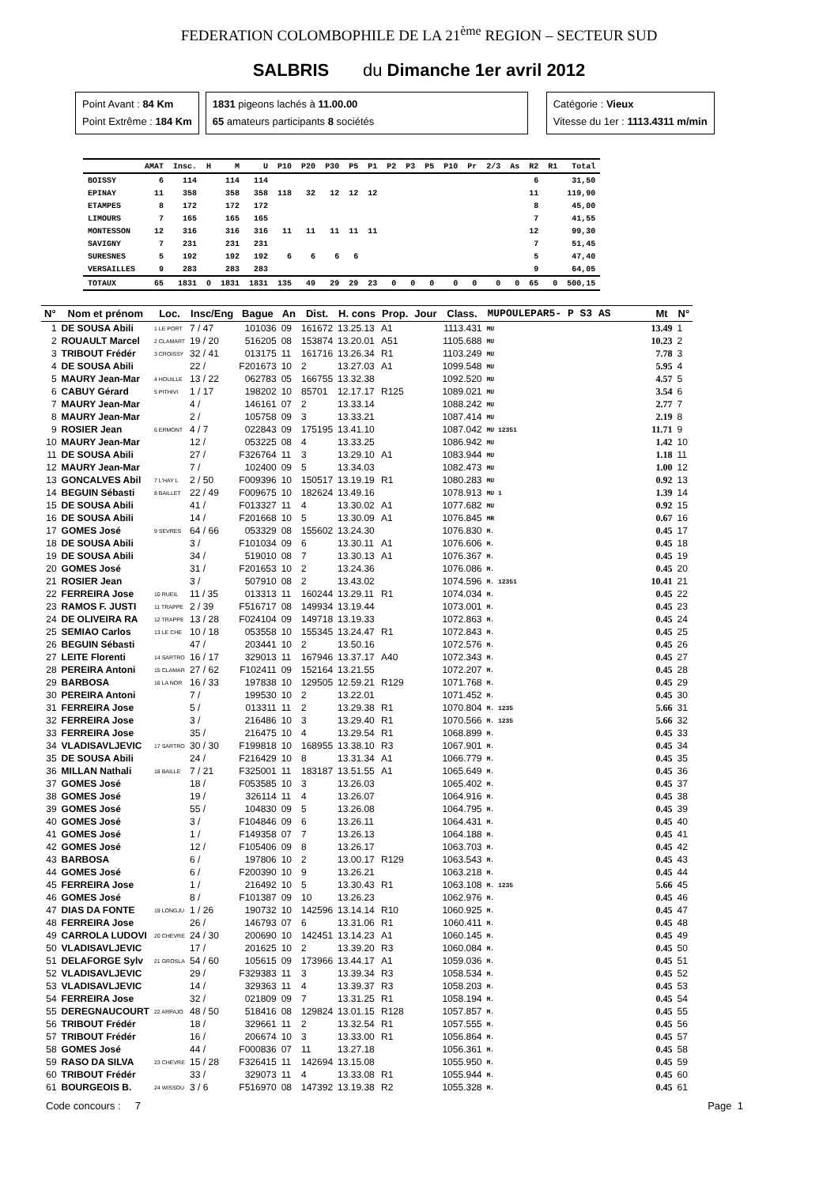FEDERATION COLOMBOPHILE DE LA 21<sup>ème</sup> REGION – SECTEUR SUD
SALBRIS du Dimanche 1er avril 2012
Point Avant : 84 Km
Point Extrême : 184 Km
1831 pigeons lachés à 11.00.00
65 amateurs participants 8 sociétés
Catégorie : Vieux
Vitesse du 1er : 1113.4311 m/min
| | AMAT | Insc. | H | M | U | P10 | P20 | P30 | P5 | P1 | P2 | P3 | P5 | P10 | Pr | 2/3 | As | R2 | R1 | Total |
| --- | --- | --- | --- | --- | --- | --- | --- | --- | --- | --- | --- | --- | --- | --- | --- | --- | --- | --- | --- | --- |
| BOISSY | 6 | 114 | | 114 | 114 | | | | | | | | | | | | | 6 | | 31,50 |
| EPINAY | 11 | 358 | | 358 | 358 | 118 | 32 | 12 | 12 | 12 | | | | | | | | 11 | | 119,90 |
| ETAMPES | 8 | 172 | | 172 | 172 | | | | | | | | | | | | | 8 | | 45,00 |
| LIMOURS | 7 | 165 | | 165 | 165 | | | | | | | | | | | | | 7 | | 41,55 |
| MONTESSON | 12 | 316 | | 316 | 316 | 11 | 11 | 11 | 11 | 11 | | | | | | | | 12 | | 99,30 |
| SAVIGNY | 7 | 231 | | 231 | 231 | | | | | | | | | | | | | 7 | | 51,45 |
| SURESNES | 5 | 192 | | 192 | 192 | 6 | 6 | 6 | 6 | | | | | | | | | 5 | | 47,40 |
| VERSAILLES | 9 | 283 | | 283 | 283 | | | | | | | | | | | | | 9 | | 64,05 |
| TOTAUX | 65 | 1831 | 0 | 1831 | 1831 | 135 | 49 | 29 | 29 | 23 | 0 | 0 | 0 | 0 | 0 | 0 | 0 | 65 | 0 | 500,15 |
| N° | Nom et prénom | Loc. | Insc/Eng | Bague | An | Dist. | H. cons | Prop. | Jour | Class. | MUPOULEPAR5- P S3 AS | Mt | N° |
| --- | --- | --- | --- | --- | --- | --- | --- | --- | --- | --- | --- | --- | --- |
| 1 | DE SOUSA Abili | 1 LE PORT | 7 / 47 | 101036 | 09 | 161672 | 13.25.13 | A1 | | 1113.431 | MU | 13.49 | 1 |
| 2 | ROUAULT Marcel | 2 CLAMART | 19 / 20 | 516205 | 08 | 153874 | 13.20.01 | A51 | | 1105.688 | MU | 10.23 | 2 |
| 3 | TRIBOUT Frédér | 3 CROISSY | 32 / 41 | 013175 | 11 | 161716 | 13.26.34 | R1 | | 1103.249 | MU | 7.78 | 3 |
| 4 | DE SOUSA Abili | | 22 / | F201673 | 10 | 2 | 13.27.03 | A1 | | 1099.548 | MU | 5.95 | 4 |
| 5 | MAURY Jean-Mar | 4 HOUILLE | 13 / 22 | 062783 | 05 | 166755 | 13.32.38 | | | 1092.520 | MU | 4.57 | 5 |
| 6 | CABUY Gérard | 5 PITHIVI | 1 / 17 | 198202 | 10 | 85701 | 12.17.17 | R125 | | 1089.021 | MU | 3.54 | 6 |
| 7 | MAURY Jean-Mar | | 4 / | 146161 | 07 | 2 | 13.33.14 | | | 1088.242 | MU | 2.77 | 7 |
| 8 | MAURY Jean-Mar | | 2 / | 105758 | 09 | 3 | 13.33.21 | | | 1087.414 | MU | 2.19 | 8 |
| 9 | ROSIER Jean | 6 ERMONT | 4 / 7 | 022843 | 09 | 175195 | 13.41.10 | | | 1087.042 | MU 12351 | 11.71 | 9 |
| 10 | MAURY Jean-Mar | | 12 / | 053225 | 08 | 4 | 13.33.25 | | | 1086.942 | MU | 1.42 | 10 |
| 11 | DE SOUSA Abili | | 27 / | F326764 | 11 | 3 | 13.29.10 | A1 | | 1083.944 | MU | 1.18 | 11 |
| 12 | MAURY Jean-Mar | | 7 / | 102400 | 09 | 5 | 13.34.03 | | | 1082.473 | MU | 1.00 | 12 |
| 13 | GONCALVES Abil | 7 L'HAY L | 2 / 50 | F009396 | 10 | 150517 | 13.19.19 | R1 | | 1080.283 | MU | 0.92 | 13 |
| 14 | BEGUIN Sébasti | 8 BAILLET | 22 / 49 | F009675 | 10 | 182624 | 13.49.16 | | | 1078.913 | MU 1 | 1.39 | 14 |
| 15 | DE SOUSA Abili | | 41 / | F013327 | 11 | 4 | 13.30.02 | A1 | | 1077.682 | MU | 0.92 | 15 |
| 16 | DE SOUSA Abili | | 14 / | F201668 | 10 | 5 | 13.30.09 | A1 | | 1076.845 | MR | 0.67 | 16 |
| 17 | GOMES José | 9 SEVRES | 64 / 66 | 053329 | 08 | 155602 | 13.24.30 | | | 1076.830 | M. | 0.45 | 17 |
| 18 | DE SOUSA Abili | | 3 / | F101034 | 09 | 6 | 13.30.11 | A1 | | 1076.606 | M. | 0.45 | 18 |
| 19 | DE SOUSA Abili | | 34 / | 519010 | 08 | 7 | 13.30.13 | A1 | | 1076.367 | M. | 0.45 | 19 |
| 20 | GOMES José | | 31 / | F201653 | 10 | 2 | 13.24.36 | | | 1076.086 | M. | 0.45 | 20 |
| 21 | ROSIER Jean | | 3 / | 507910 | 08 | 2 | 13.43.02 | | | 1074.596 | M. 12351 | 10.41 | 21 |
| 22 | FERREIRA Jose | 10 RUEIL | 11 / 35 | 013313 | 11 | 160244 | 13.29.11 | R1 | | 1074.034 | M. | 0.45 | 22 |
| 23 | RAMOS F. JUSTI | 11 TRAPPE | 2 / 39 | F516717 | 08 | 149934 | 13.19.44 | | | 1073.001 | M. | 0.45 | 23 |
| 24 | DE OLIVEIRA RA | 12 TRAPPE | 13 / 28 | F024104 | 09 | 149718 | 13.19.33 | | | 1072.863 | M. | 0.45 | 24 |
| 25 | SEMIAO Carlos | 13 LE CHE | 10 / 18 | 053558 | 10 | 155345 | 13.24.47 | R1 | | 1072.843 | M. | 0.45 | 25 |
| 26 | BEGUIN Sébasti | | 47 / | 203441 | 10 | 2 | 13.50.16 | | | 1072.576 | M. | 0.45 | 26 |
| 27 | LEITE Florenti | 14 SARTRO | 16 / 17 | 329013 | 11 | 167946 | 13.37.17 | A40 | | 1072.343 | M. | 0.45 | 27 |
| 28 | PEREIRA Antoni | 15 CLAMAR | 27 / 62 | F102411 | 09 | 152164 | 13.21.55 | | | 1072.207 | M. | 0.45 | 28 |
| 29 | BARBOSA | 16 LA NOR | 16 / 33 | 197838 | 10 | 129505 | 12.59.21 | R129 | | 1071.768 | M. | 0.45 | 29 |
| 30 | PEREIRA Antoni | | 7 / | 199530 | 10 | 2 | 13.22.01 | | | 1071.452 | M. | 0.45 | 30 |
| 31 | FERREIRA Jose | | 5 / | 013311 | 11 | 2 | 13.29.38 | R1 | | 1070.804 | M. 1235 | 5.66 | 31 |
| 32 | FERREIRA Jose | | 3 / | 216486 | 10 | 3 | 13.29.40 | R1 | | 1070.566 | M. 1235 | 5.66 | 32 |
| 33 | FERREIRA Jose | | 35 / | 216475 | 10 | 4 | 13.29.54 | R1 | | 1068.899 | M. | 0.45 | 33 |
| 34 | VLADISAVLJEVIC | 17 SARTRO | 30 / 30 | F199818 | 10 | 168955 | 13.38.10 | R3 | | 1067.901 | M. | 0.45 | 34 |
| 35 | DE SOUSA Abili | | 24 / | F216429 | 10 | 8 | 13.31.34 | A1 | | 1066.779 | M. | 0.45 | 35 |
| 36 | MILLAN Nathali | 18 BAILLE | 7 / 21 | F325001 | 11 | 183187 | 13.51.55 | A1 | | 1065.649 | M. | 0.45 | 36 |
| 37 | GOMES José | | 18 / | F053585 | 10 | 3 | 13.26.03 | | | 1065.402 | M. | 0.45 | 37 |
| 38 | GOMES José | | 19 / | 326114 | 11 | 4 | 13.26.07 | | | 1064.916 | M. | 0.45 | 38 |
| 39 | GOMES José | | 55 / | 104830 | 09 | 5 | 13.26.08 | | | 1064.795 | M. | 0.45 | 39 |
| 40 | GOMES José | | 3 / | F104846 | 09 | 6 | 13.26.11 | | | 1064.431 | M. | 0.45 | 40 |
| 41 | GOMES José | | 1 / | F149358 | 07 | 7 | 13.26.13 | | | 1064.188 | M. | 0.45 | 41 |
| 42 | GOMES José | | 12 / | F105406 | 09 | 8 | 13.26.17 | | | 1063.703 | M. | 0.45 | 42 |
| 43 | BARBOSA | | 6 / | 197806 | 10 | 2 | 13.00.17 | R129 | | 1063.543 | M. | 0.45 | 43 |
| 44 | GOMES José | | 6 / | F200390 | 10 | 9 | 13.26.21 | | | 1063.218 | M. | 0.45 | 44 |
| 45 | FERREIRA Jose | | 1 / | 216492 | 10 | 5 | 13.30.43 | R1 | | 1063.108 | M. 1235 | 5.66 | 45 |
| 46 | GOMES José | | 8 / | F101387 | 09 | 10 | 13.26.23 | | | 1062.976 | M. | 0.45 | 46 |
| 47 | DIAS DA FONTE | 19 LONGJU | 1 / 26 | 190732 | 10 | 142596 | 13.14.14 | R10 | | 1060.925 | M. | 0.45 | 47 |
| 48 | FERREIRA Jose | | 26 / | 146793 | 07 | 6 | 13.31.06 | R1 | | 1060.411 | M. | 0.45 | 48 |
| 49 | CARROLA LUDOVI | 20 CHEVRE | 24 / 30 | 200690 | 10 | 142451 | 13.14.23 | A1 | | 1060.145 | M. | 0.45 | 49 |
| 50 | VLADISAVLJEVIC | | 17 / | 201625 | 10 | 2 | 13.39.20 | R3 | | 1060.084 | M. | 0.45 | 50 |
| 51 | DELAFORGE Sylv | 21 GROSLA | 54 / 60 | 105615 | 09 | 173966 | 13.44.17 | A1 | | 1059.036 | M. | 0.45 | 51 |
| 52 | VLADISAVLJEVIC | | 29 / | F329383 | 11 | 3 | 13.39.34 | R3 | | 1058.534 | M. | 0.45 | 52 |
| 53 | VLADISAVLJEVIC | | 14 / | 329363 | 11 | 4 | 13.39.37 | R3 | | 1058.203 | M. | 0.45 | 53 |
| 54 | FERREIRA Jose | | 32 / | 021809 | 09 | 7 | 13.31.25 | R1 | | 1058.194 | M. | 0.45 | 54 |
| 55 | DEREGNAUCOURT | 22 ARPAJO | 48 / 50 | 518416 | 08 | 129824 | 13.01.15 | R128 | | 1057.857 | M. | 0.45 | 55 |
| 56 | TRIBOUT Frédér | | 18 / | 329661 | 11 | 2 | 13.32.54 | R1 | | 1057.555 | M. | 0.45 | 56 |
| 57 | TRIBOUT Frédér | | 16 / | 206674 | 10 | 3 | 13.33.00 | R1 | | 1056.864 | M. | 0.45 | 57 |
| 58 | GOMES José | | 44 / | F000836 | 07 | 11 | 13.27.18 | | | 1056.361 | M. | 0.45 | 58 |
| 59 | RASO DA SILVA | 23 CHEVRE | 15 / 28 | F326415 | 11 | 142694 | 13.15.08 | | | 1055.950 | M. | 0.45 | 59 |
| 60 | TRIBOUT Frédér | | 33 / | 329073 | 11 | 4 | 13.33.08 | R1 | | 1055.944 | M. | 0.45 | 60 |
| 61 | BOURGEOIS B. | 24 WISSOU | 3 / 6 | F516970 | 08 | 147392 | 13.19.38 | R2 | | 1055.328 | M. | 0.45 | 61 |
Code concours : 7 Page 1